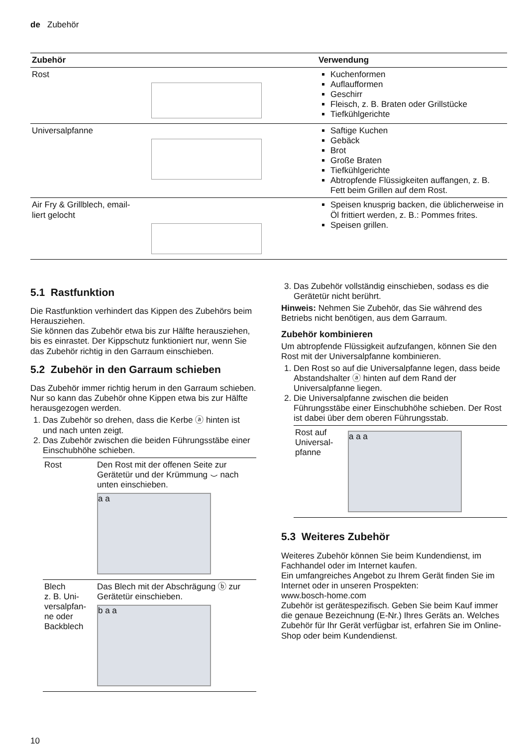de Zubehör
| Zubehör | Verwendung |
| --- | --- |
| Rost | Kuchenformen Auflaufformen Geschirr Fleisch, z. B. Braten oder Grillstücke Tiefkühlgerichte |
| Universalpfanne | Saftige Kuchen Gebäck Brot Große Braten Tiefkühlgerichte Abtropfende Flüssigkeiten auffangen, z. B. Fett beim Grillen auf dem Rost. |
| Air Fry & Grillblech, email- liert gelocht | Speisen knusprig backen, die üblicherweise in Öl frittiert werden, z. B.: Pommes frites. Speisen grillen. |
5.1 Rastfunktion
Die Rastfunktion verhindert das Kippen des Zubehörs beim Herausziehen.
Sie können das Zubehör etwa bis zur Hälfte herausziehen, bis es einrastet. Der Kippschutz funktioniert nur, wenn Sie das Zubehör richtig in den Garraum einschieben.
5.2 Zubehör in den Garraum schieben
Das Zubehör immer richtig herum in den Garraum schieben. Nur so kann das Zubehör ohne Kippen etwa bis zur Hälfte herausgezogen werden.
1. Das Zubehör so drehen, dass die Kerbe ⓐ hinten ist und nach unten zeigt.
2. Das Zubehör zwischen die beiden Führungsstäbe einer Einschubhöhe schieben.
| Rost | Den Rost mit der offenen Seite zur Gerätetür und der Krümmung ⌣ nach unten einschieben. a a |
| Blech z. B. Uni- versalpfan- ne oder Backblech | Das Blech mit der Abschrägung ⓑ zur Gerätetür einschieben. b a a |
3. Das Zubehör vollständig einschieben, sodass es die Gerätetür nicht berührt.
Hinweis: Nehmen Sie Zubehör, das Sie während des Betriebs nicht benötigen, aus dem Garraum.
Zubehör kombinieren
Um abtropfende Flüssigkeit aufzufangen, können Sie den Rost mit der Universalpfanne kombinieren.
1. Den Rost so auf die Universalpfanne legen, dass beide Abstandshalter ⓐ hinten auf dem Rand der Universalpfanne liegen.
2. Die Universalpfanne zwischen die beiden Führungsstäbe einer Einschubhöhe schieben. Der Rost ist dabei über dem oberen Führungsstab.
| Rost auf Universal- pfanne | a a a |
5.3 Weiteres Zubehör
Weiteres Zubehör können Sie beim Kundendienst, im Fachhandel oder im Internet kaufen.
Ein umfangreiches Angebot zu Ihrem Gerät finden Sie im Internet oder in unseren Prospekten:
www.bosch-home.com
Zubehör ist gerätespezifisch. Geben Sie beim Kauf immer die genaue Bezeichnung (E-Nr.) Ihres Geräts an. Welches Zubehör für Ihr Gerät verfügbar ist, erfahren Sie im Online-Shop oder beim Kundendienst.
10